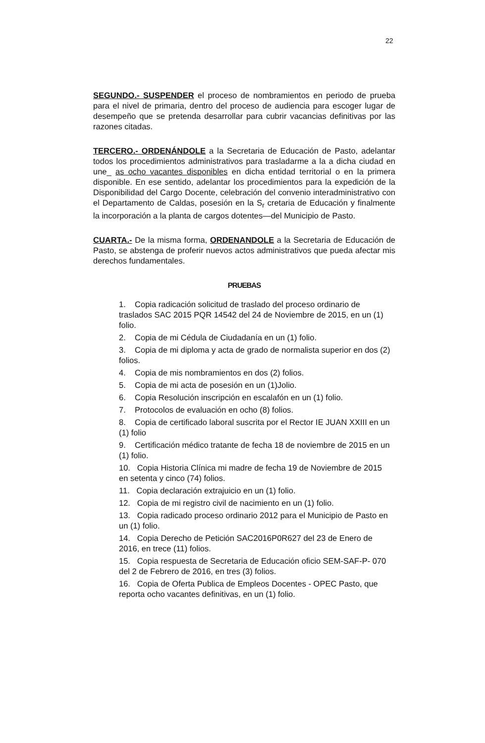22
SEGUNDO.- SUSPENDER el proceso de nombramientos en periodo de prueba para el nivel de primaria, dentro del proceso de audiencia para escoger lugar de desempeño que se pretenda desarrollar para cubrir vacancias definitivas por las razones citadas.
TERCERO.- ORDENÁNDOLE a la Secretaria de Educación de Pasto, adelantar todos los procedimientos administrativos para trasladarme a la a dicha ciudad en une_ as ocho vacantes disponibles en dicha entidad territorial o en la primera disponible. En ese sentido, adelantar los procedimientos para la expedición de la Disponibilidad del Cargo Docente, celebración del convenio interadministrativo con el Departamento de Caldas, posesión en la S<sub>r</sub> cretaria de Educación y finalmente la incorporación a la planta de cargos dotentes—del Municipio de Pasto.
CUARTA.- De la misma forma, ORDENANDOLE a la Secretaria de Educación de Pasto, se abstenga de proferir nuevos actos administrativos que pueda afectar mis derechos fundamentales.
PRUEBAS
1. Copia radicación solicitud de traslado del proceso ordinario de traslados SAC 2015 PQR 14542 del 24 de Noviembre de 2015, en un (1) folio.
2. Copia de mi Cédula de Ciudadanía en un (1) folio.
3. Copia de mi diploma y acta de grado de normalista superior en dos (2) folios.
4. Copia de mis nombramientos en dos (2) folios.
5. Copia de mi acta de posesión en un (1)Jolio.
6. Copia Resolución inscripción en escalafón en un (1) folio.
7. Protocolos de evaluación en ocho (8) folios.
8. Copia de certificado laboral suscrita por el Rector IE JUAN XXIII en un (1) folio
9. Certificación médico tratante de fecha 18 de noviembre de 2015 en un (1) folio.
10. Copia Historia Clínica mi madre de fecha 19 de Noviembre de 2015 en setenta y cinco (74) folios.
11. Copia declaración extrajuicio en un (1) folio.
12. Copia de mi registro civil de nacimiento en un (1) folio.
13. Copia radicado proceso ordinario 2012 para el Municipio de Pasto en un (1) folio.
14. Copia Derecho de Petición SAC2016P0R627 del 23 de Enero de 2016, en trece (11) folios.
15. Copia respuesta de Secretaria de Educación oficio SEM-SAF-P- 070 del 2 de Febrero de 2016, en tres (3) folios.
16. Copia de Oferta Publica de Empleos Docentes - OPEC Pasto, que reporta ocho vacantes definitivas, en un (1) folio.